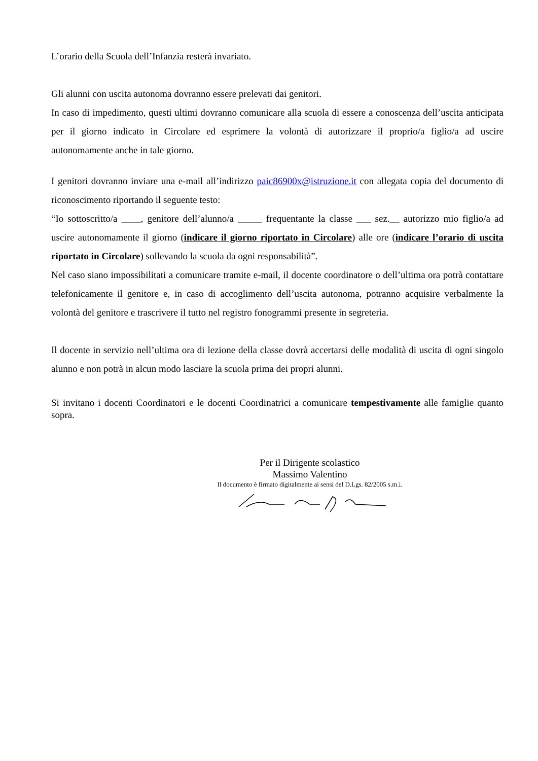L’orario della Scuola dell’Infanzia resterà invariato.
Gli alunni con uscita autonoma dovranno essere prelevati dai genitori.
In caso di impedimento, questi ultimi dovranno comunicare alla scuola di essere a conoscenza dell’uscita anticipata per il giorno indicato in Circolare ed esprimere la volontà di autorizzare il proprio/a figlio/a ad uscire autonomamente anche in tale giorno.
I genitori dovranno inviare una e-mail all’indirizzo paic86900x@istruzione.it con allegata copia del documento di riconoscimento riportando il seguente testo:
“Io sottoscritto/a ____, genitore dell’alunno/a _____ frequentante la classe ___ sez.__ autorizzo mio figlio/a ad uscire autonomamente il giorno (indicare il giorno riportato in Circolare) alle ore (indicare l’orario di uscita riportato in Circolare) sollevando la scuola da ogni responsabilità”.
Nel caso siano impossibilitati a comunicare tramite e-mail, il docente coordinatore o dell’ultima ora potrà contattare telefonicamente il genitore e, in caso di accoglimento dell’uscita autonoma, potranno acquisire verbalmente la volontà del genitore e trascrivere il tutto nel registro fonogrammi presente in segreteria.
Il docente in servizio nell’ultima ora di lezione della classe dovrà accertarsi delle modalità di uscita di ogni singolo alunno e non potrà in alcun modo lasciare la scuola prima dei propri alunni.
Si invitano i docenti Coordinatori e le docenti Coordinatrici a comunicare tempestivamente alle famiglie quanto sopra.
Per il Dirigente scolastico
Massimo Valentino
Il documento è firmato digitalmente ai sensi del D.Lgs. 82/2005 s.m.i.